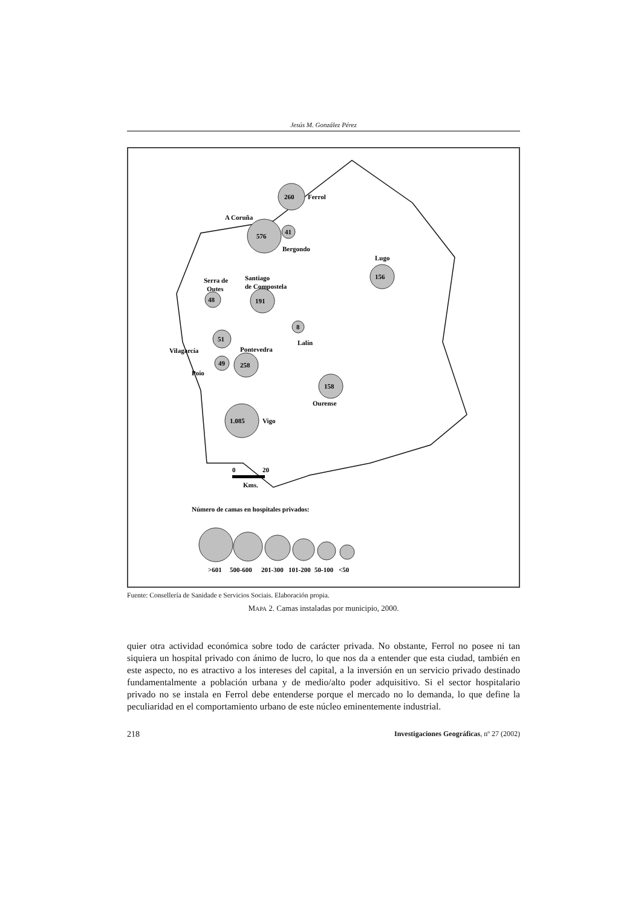Jesús M. González Pérez
260
Ferrol
A Coruña
576
41
Bergondo
Lugo
156
Serra de
Outes
Santiago
de Compostela
48
191
8
Lalín
51
Vilagarcía
Pontevedra
49
258
Poio
158
Ourense
1.085
Vigo
0
20
Kms.
Número de camas en hospitales privados:
>601
500-600
201-300
101-200
50-100
<50
Fuente: Consellería de Sanidade e Servicios Sociais. Elaboración propia.
MAPA 2. Camas instaladas por municipio, 2000.
quier otra actividad económica sobre todo de carácter privada. No obstante, Ferrol no posee ni tan siquiera un hospital privado con ánimo de lucro, lo que nos da a entender que esta ciudad, también en este aspecto, no es atractivo a los intereses del capital, a la inversión en un servicio privado destinado fundamentalmente a población urbana y de medio/alto poder adquisitivo. Si el sector hospitalario privado no se instala en Ferrol debe entenderse porque el mercado no lo demanda, lo que define la peculiaridad en el comportamiento urbano de este núcleo eminentemente industrial.
218 Investigaciones Geográficas, nº 27 (2002)